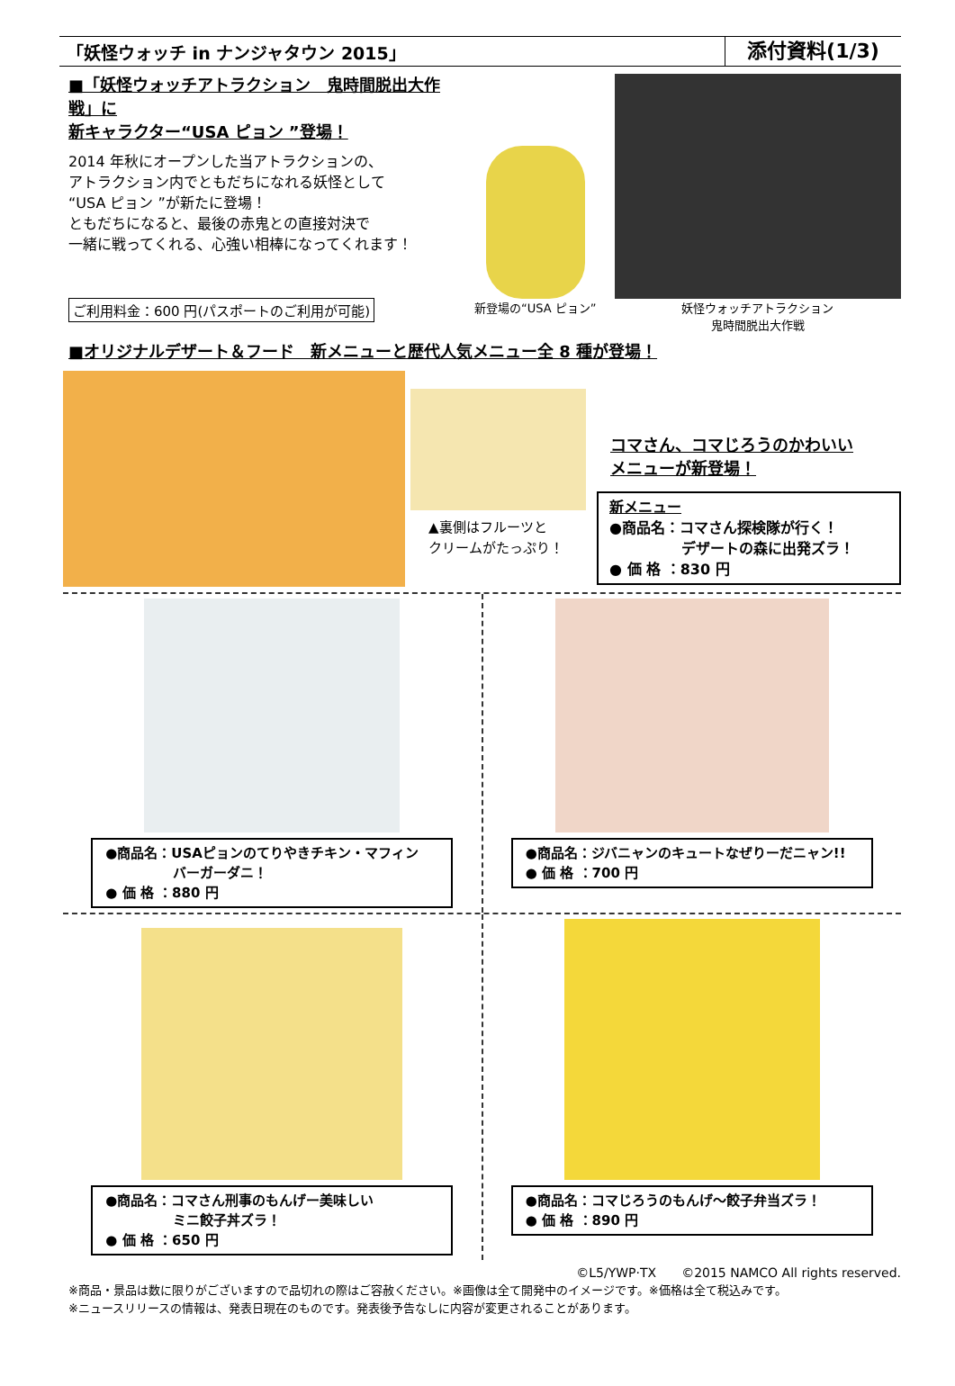「妖怪ウォッチ in ナンジャタウン 2015」
添付資料(1/3)
■「妖怪ウォッチアトラクション　鬼時間脱出大作戦」に
新キャラクター“USA ピョン ”登場！
2014 年秋にオープンした当アトラクションの、
アトラクション内でともだちになれる妖怪として
“USA ピョン ”が新たに登場！
ともだちになると、最後の赤鬼との直接対決で
一緒に戦ってくれる、心強い相棒になってくれます！
ご利用料金：600 円(パスポートのご利用が可能)
新登場の“USA ピョン”
妖怪ウォッチアトラクション
鬼時間脱出大作戦
■オリジナルデザート＆フード　新メニューと歴代人気メニュー全 8 種が登場！
▲裏側はフルーツと
クリームがたっぷり！
コマさん、コマじろうのかわいい
メニューが新登場！
新メニュー
●商品名：コマさん探検隊が行く！
　　　　　デザートの森に出発ズラ！
● 価 格 ：830 円
●商品名：USAピョンのてりやきチキン・マフィン
　　　　　バーガーダニ！
● 価 格 ：880 円
●商品名：ジバニャンのキュートなぜりーだニャン!!
● 価 格 ：700 円
●商品名：コマさん刑事のもんげー美味しい
　　　　　ミニ餃子丼ズラ！
● 価 格 ：650 円
●商品名：コマじろうのもんげ～餃子弁当ズラ！
● 価 格 ：890 円
©L5/YWP·TX　　©2015 NAMCO All rights reserved.
※商品・景品は数に限りがございますので品切れの際はご容赦ください。※画像は全て開発中のイメージです。※価格は全て税込みです。
※ニュースリリースの情報は、発表日現在のものです。発表後予告なしに内容が変更されることがあります。